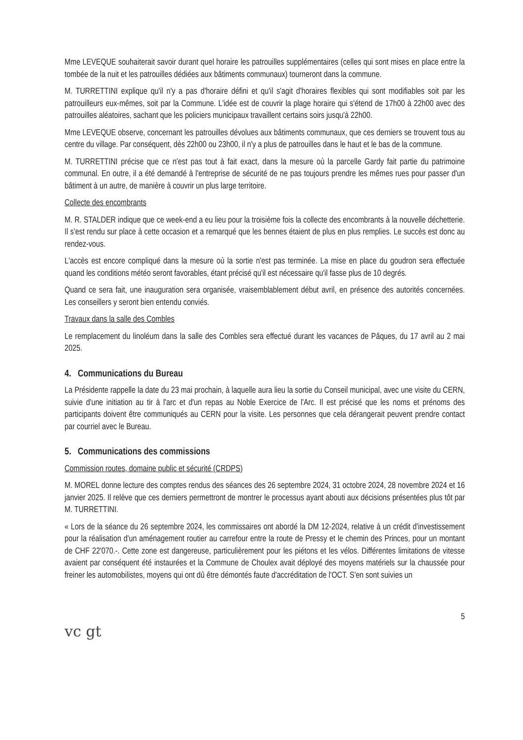Mme LEVEQUE souhaiterait savoir durant quel horaire les patrouilles supplémentaires (celles qui sont mises en place entre la tombée de la nuit et les patrouilles dédiées aux bâtiments communaux) tourneront dans la commune.
M. TURRETTINI explique qu'il n'y a pas d'horaire défini et qu'il s'agit d'horaires flexibles qui sont modifiables soit par les patrouilleurs eux-mêmes, soit par la Commune. L'idée est de couvrir la plage horaire qui s'étend de 17h00 à 22h00 avec des patrouilles aléatoires, sachant que les policiers municipaux travaillent certains soirs jusqu'à 22h00.
Mme LEVEQUE observe, concernant les patrouilles dévolues aux bâtiments communaux, que ces derniers se trouvent tous au centre du village. Par conséquent, dès 22h00 ou 23h00, il n'y a plus de patrouilles dans le haut et le bas de la commune.
M. TURRETTINI précise que ce n'est pas tout à fait exact, dans la mesure où la parcelle Gardy fait partie du patrimoine communal. En outre, il a été demandé à l'entreprise de sécurité de ne pas toujours prendre les mêmes rues pour passer d'un bâtiment à un autre, de manière à couvrir un plus large territoire.
Collecte des encombrants
M. R. STALDER indique que ce week-end a eu lieu pour la troisième fois la collecte des encombrants à la nouvelle déchetterie. Il s'est rendu sur place à cette occasion et a remarqué que les bennes étaient de plus en plus remplies. Le succès est donc au rendez-vous.
L'accès est encore compliqué dans la mesure où la sortie n'est pas terminée. La mise en place du goudron sera effectuée quand les conditions météo seront favorables, étant précisé qu'il est nécessaire qu'il fasse plus de 10 degrés.
Quand ce sera fait, une inauguration sera organisée, vraisemblablement début avril, en présence des autorités concernées. Les conseillers y seront bien entendu conviés.
Travaux dans la salle des Combles
Le remplacement du linoléum dans la salle des Combles sera effectué durant les vacances de Pâques, du 17 avril au 2 mai 2025.
4. Communications du Bureau
La Présidente rappelle la date du 23 mai prochain, à laquelle aura lieu la sortie du Conseil municipal, avec une visite du CERN, suivie d'une initiation au tir à l'arc et d'un repas au Noble Exercice de l'Arc. Il est précisé que les noms et prénoms des participants doivent être communiqués au CERN pour la visite. Les personnes que cela dérangerait peuvent prendre contact par courriel avec le Bureau.
5. Communications des commissions
Commission routes, domaine public et sécurité (CRDPS)
M. MOREL donne lecture des comptes rendus des séances des 26 septembre 2024, 31 octobre 2024, 28 novembre 2024 et 16 janvier 2025. Il relève que ces derniers permettront de montrer le processus ayant abouti aux décisions présentées plus tôt par M. TURRETTINI.
« Lors de la séance du 26 septembre 2024, les commissaires ont abordé la DM 12-2024, relative à un crédit d'investissement pour la réalisation d'un aménagement routier au carrefour entre la route de Pressy et le chemin des Princes, pour un montant de CHF 22'070.-. Cette zone est dangereuse, particulièrement pour les piétons et les vélos. Différentes limitations de vitesse avaient par conséquent été instaurées et la Commune de Choulex avait déployé des moyens matériels sur la chaussée pour freiner les automobilistes, moyens qui ont dû être démontés faute d'accréditation de l'OCT. S'en sont suivies un
5
vc gt